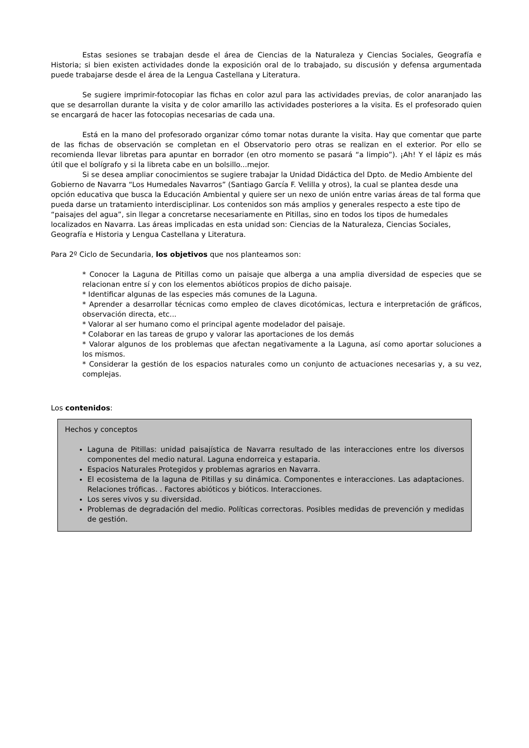Estas sesiones se trabajan desde el área de Ciencias de la Naturaleza y Ciencias Sociales, Geografía e Historia; si bien existen actividades donde la exposición oral de lo trabajado, su discusión y defensa argumentada puede trabajarse desde el área de la Lengua Castellana y Literatura.
Se sugiere imprimir-fotocopiar las fichas en color azul para las actividades previas, de color anaranjado las que se desarrollan durante la visita y de color amarillo las actividades posteriores a la visita. Es el profesorado quien se encargará de hacer las fotocopias necesarias de cada una.
Está en la mano del profesorado organizar cómo tomar notas durante la visita. Hay que comentar que parte de las fichas de observación se completan en el Observatorio pero otras se realizan en el exterior. Por ello se recomienda llevar libretas para apuntar en borrador (en otro momento se pasará “a limpio”). ¡Ah! Y el lápiz es más útil que el bolígrafo y si la libreta cabe en un bolsillo...mejor.
Si se desea ampliar conocimientos se sugiere trabajar la Unidad Didáctica del Dpto. de Medio Ambiente del Gobierno de Navarra “Los Humedales Navarros” (Santiago García F. Velilla y otros), la cual se plantea desde una opción educativa que busca la Educación Ambiental y quiere ser un nexo de unión entre varias áreas de tal forma que pueda darse un tratamiento interdisciplinar. Los contenidos son más amplios y generales respecto a este tipo de “paisajes del agua”, sin llegar a concretarse necesariamente en Pitillas, sino en todos los tipos de humedales localizados en Navarra. Las áreas implicadas en esta unidad son: Ciencias de la Naturaleza, Ciencias Sociales, Geografía e Historia y Lengua Castellana y Literatura.
Para 2º Ciclo de Secundaria, los objetivos que nos planteamos son:
* Conocer la Laguna de Pitillas como un paisaje que alberga a una amplia diversidad de especies que se relacionan entre sí y con los elementos abióticos propios de dicho paisaje.
* Identificar algunas de las especies más comunes de la Laguna.
* Aprender a desarrollar técnicas como empleo de claves dicotómicas, lectura e interpretación de gráficos, observación directa, etc...
* Valorar al ser humano como el principal agente modelador del paisaje.
* Colaborar en las tareas de grupo y valorar las aportaciones de los demás
* Valorar algunos de los problemas que afectan negativamente a la Laguna, así como aportar soluciones a los mismos.
* Considerar la gestión de los espacios naturales como un conjunto de actuaciones necesarias y, a su vez, complejas.
Los contenidos:
Hechos y conceptos
Laguna de Pitillas: unidad paisajística de Navarra resultado de las interacciones entre los diversos componentes del medio natural. Laguna endorreica y estaparia.
Espacios Naturales Protegidos y problemas agrarios en Navarra.
El ecosistema de la laguna de Pitillas y su dinámica. Componentes e interacciones. Las adaptaciones. Relaciones tróficas. . Factores abióticos y bióticos. Interacciones.
Los seres vivos y su diversidad.
Problemas de degradación del medio. Políticas correctoras. Posibles medidas de prevención y medidas de gestión.